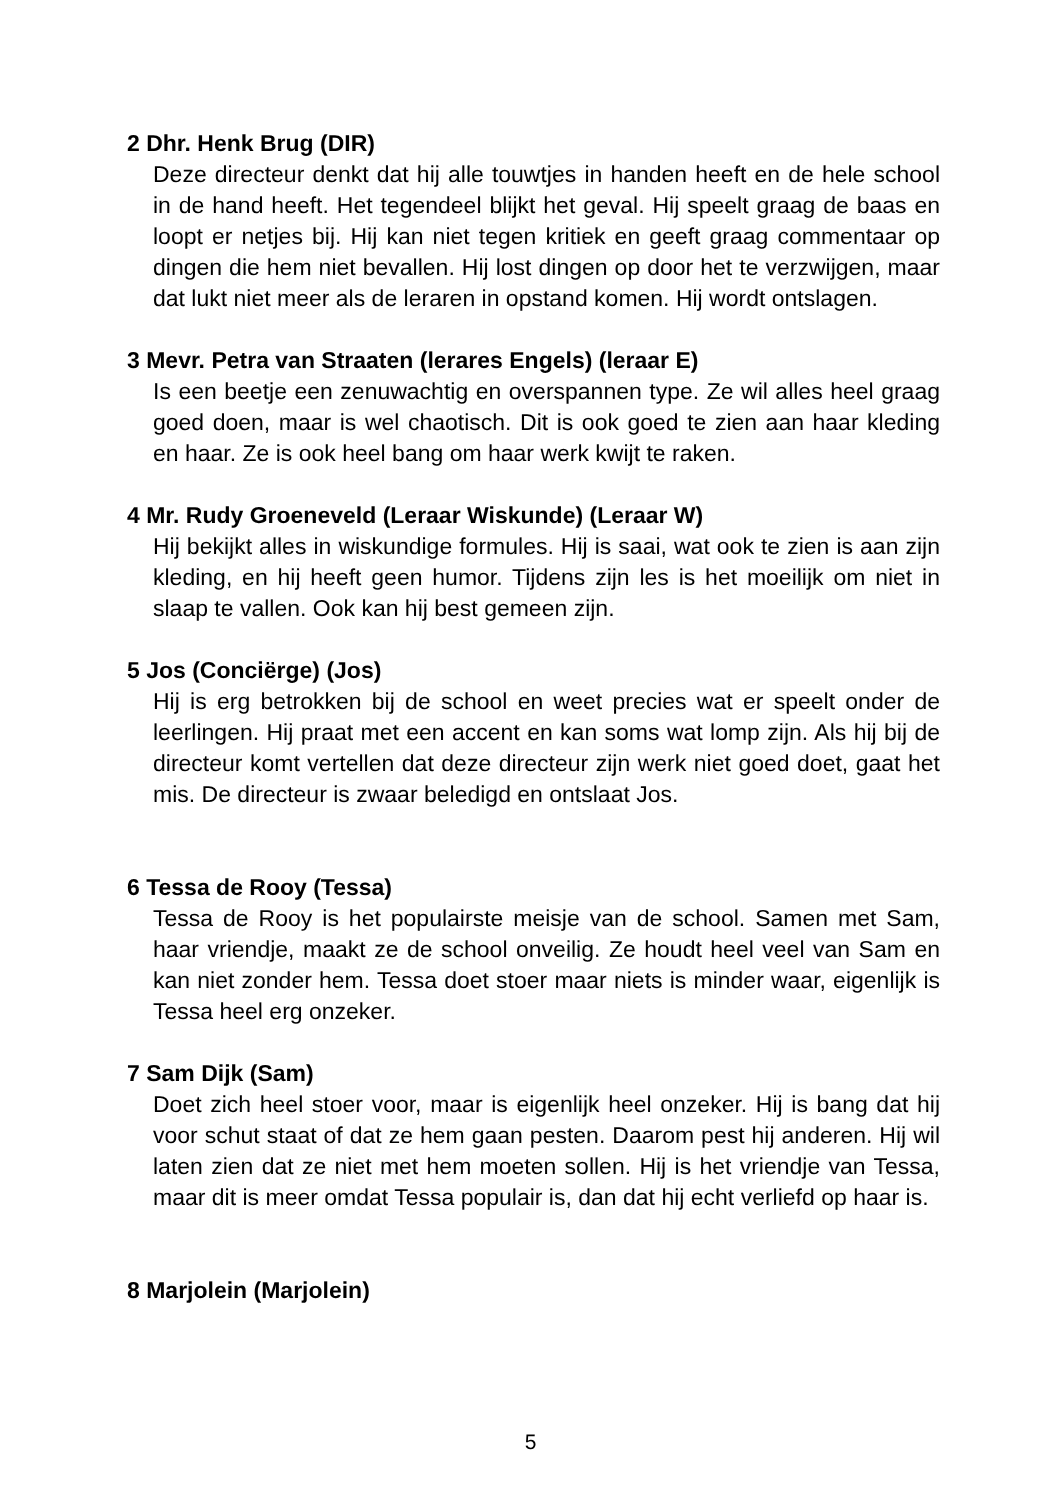2 Dhr. Henk Brug (DIR)
Deze directeur denkt dat hij alle touwtjes in handen heeft en de hele school in de hand heeft. Het tegendeel blijkt het geval. Hij speelt graag de baas en loopt er netjes bij. Hij kan niet tegen kritiek en geeft graag commentaar op dingen die hem niet bevallen. Hij lost dingen op door het te verzwijgen, maar dat lukt niet meer als de leraren in opstand komen. Hij wordt ontslagen.
3 Mevr. Petra van Straaten (lerares Engels) (leraar E)
Is een beetje een zenuwachtig en overspannen type. Ze wil alles heel graag goed doen, maar is wel chaotisch. Dit is ook goed te zien aan haar kleding en haar. Ze is ook heel bang om haar werk kwijt te raken.
4 Mr. Rudy Groeneveld (Leraar Wiskunde) (Leraar W)
Hij bekijkt alles in wiskundige formules. Hij is saai, wat ook te zien is aan zijn kleding, en hij heeft geen humor. Tijdens zijn les is het moeilijk om niet in slaap te vallen. Ook kan hij best gemeen zijn.
5 Jos (Conciërge) (Jos)
Hij is erg betrokken bij de school en weet precies wat er speelt onder de leerlingen. Hij praat met een accent en kan soms wat lomp zijn. Als hij bij de directeur komt vertellen dat deze directeur zijn werk niet goed doet, gaat het mis. De directeur is zwaar beledigd en ontslaat Jos.
6 Tessa de Rooy (Tessa)
Tessa de Rooy is het populairste meisje van de school. Samen met Sam, haar vriendje, maakt ze de school onveilig. Ze houdt heel veel van Sam en kan niet zonder hem. Tessa doet stoer maar niets is minder waar, eigenlijk is Tessa heel erg onzeker.
7 Sam Dijk (Sam)
Doet zich heel stoer voor, maar is eigenlijk heel onzeker. Hij is bang dat hij voor schut staat of dat ze hem gaan pesten. Daarom pest hij anderen. Hij wil laten zien dat ze niet met hem moeten sollen. Hij is het vriendje van Tessa, maar dit is meer omdat Tessa populair is, dan dat hij echt verliefd op haar is.
8 Marjolein (Marjolein)
5